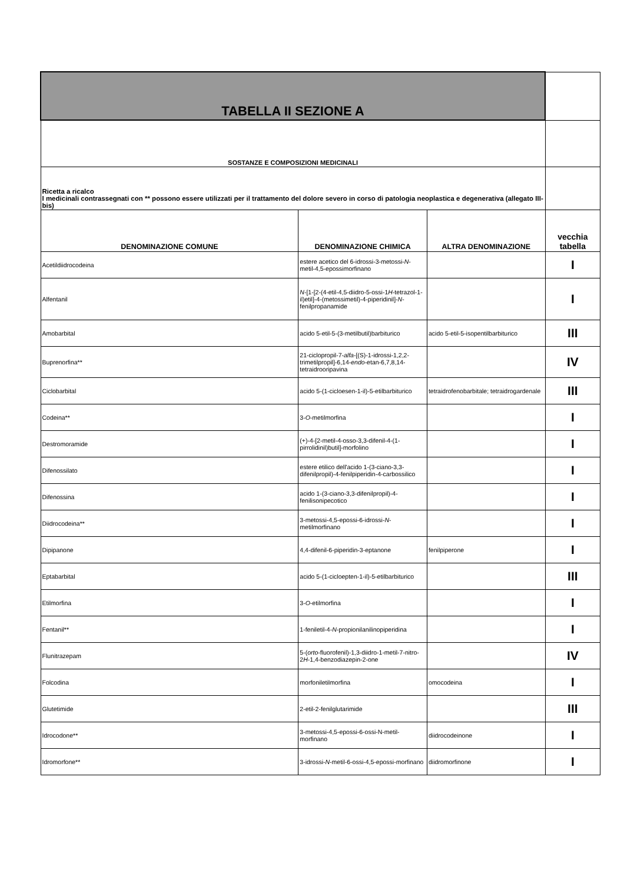| TABELLA II SEZIONE A | | | |
| SOSTANZE E COMPOSIZIONI MEDICINALI | | | |
| Ricetta a ricalco I medicinali contrassegnati con ** possono essere utilizzati per il trattamento del dolore severo in corso di patologia neoplastica e degenerativa (allegato III-bis) | | | |
| DENOMINAZIONE COMUNE | DENOMINAZIONE CHIMICA | ALTRA DENOMINAZIONE | vecchia tabella |
| Acetildiidrocodeina | estere acetico del 6-idrossi-3-metossi- N -metil-4,5-epossimorfinano | | I |
| Alfentanil | N -[1-[2-(4-etil-4,5-diidro-5-ossi-1 H -tetrazol-1-il)etil]-4-(metossimetil)-4-piperidinil]- N -fenilpropanamide | | I |
| Amobarbital | acido 5-etil-5-(3-metilbutil)barbiturico | acido 5-etil-5-isopentilbarbiturico | III |
| Buprenorfina** | 21-ciclopropil-7- alfa -[(S)-1-idrossi-1,2,2-trimetilpropil]-6,14- endo -etan-6,7,8,14-tetraidrooripavina | | IV |
| Ciclobarbital | acido 5-(1-cicloesen-1-il)-5-etilbarbiturico | tetraidrofenobarbitale; tetraidrogardenale | III |
| Codeina** | 3- O -metilmorfina | | I |
| Destromoramide | (+)-4-[2-metil-4-osso-3,3-difenil-4-(1-pirrolidinil)butil]-morfolino | | I |
| Difenossilato | estere etilico dell'acido 1-(3-ciano-3,3-difenilpropil)-4-fenilpiperidin-4-carbossilico | | I |
| Difenossina | acido 1-(3-ciano-3,3-difenilpropil)-4-fenilisonipecotico | | I |
| Diidrocodeina** | 3-metossi-4,5-epossi-6-idrossi- N -metilmorfinano | | I |
| Dipipanone | 4,4-difenil-6-piperidin-3-eptanone | fenilpiperone | I |
| Eptabarbital | acido 5-(1-cicloepten-1-il)-5-etilbarbiturico | | III |
| Etilmorfina | 3- O -etilmorfina | | I |
| Fentanil** | 1-feniletil-4- N -propionilanilinopiperidina | | I |
| Flunitrazepam | 5-( orto -fluorofenil)-1,3-diidro-1-metil-7-nitro-2 H -1,4-benzodiazepin-2-one | | IV |
| Folcodina | morfoniletilmorfina | omocodeina | I |
| Glutetimide | 2-etil-2-fenilglutarimide | | III |
| Idrocodone** | 3-metossi-4,5-epossi-6-ossi-N-metil-morfinano | diidrocodeinone | I |
| Idromorfone** | 3-idrossi- N -metil-6-ossi-4,5-epossi-morfinano | diidromorfinone | I |